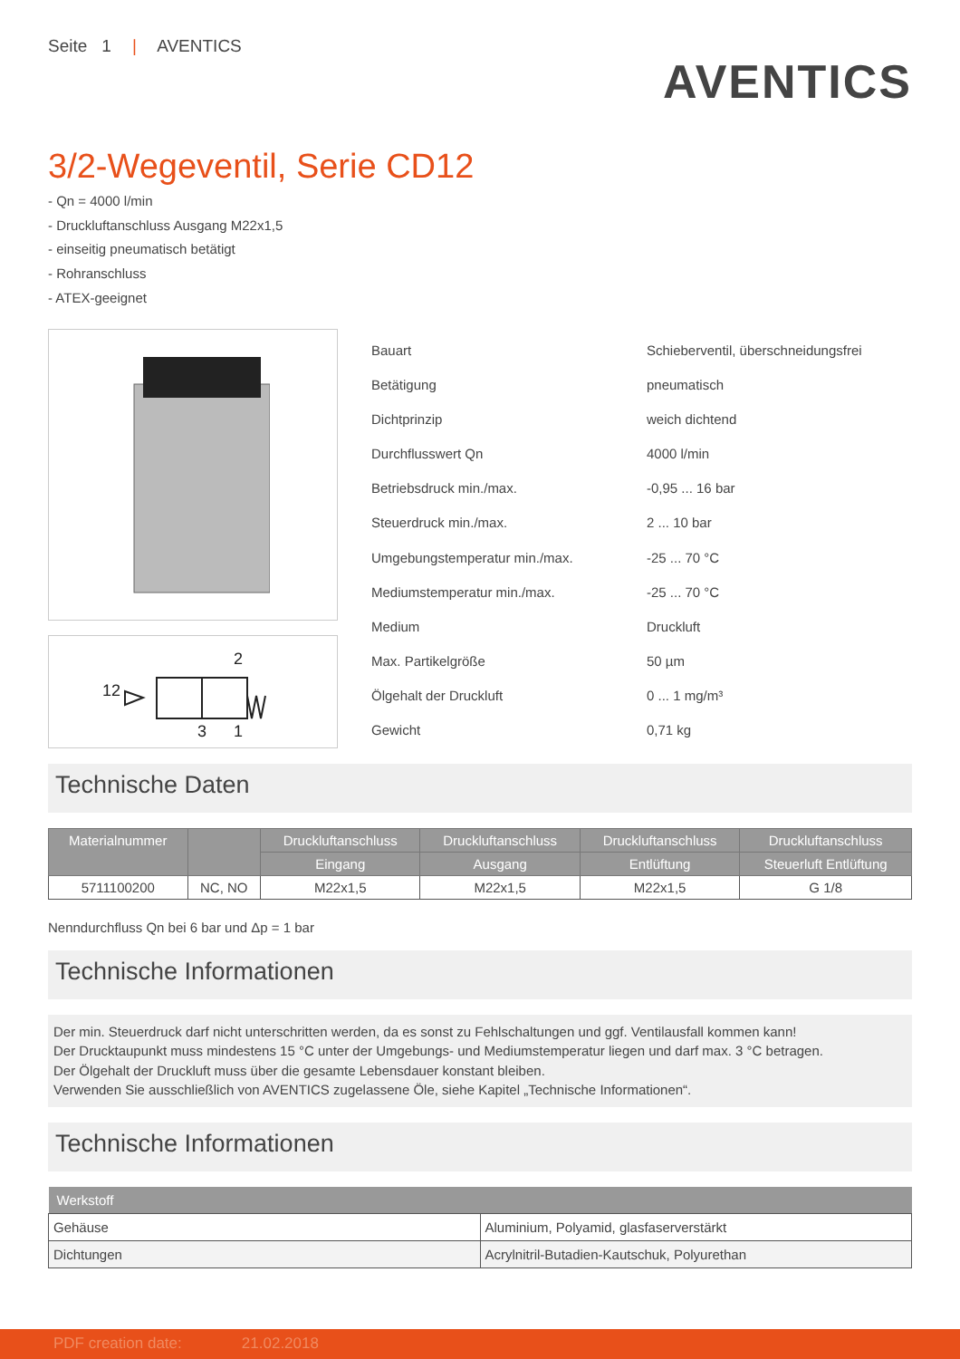Seite 1 | AVENTICS
AVENTICS
3/2-Wegeventil, Serie CD12
- Qn = 4000 l/min
- Druckluftanschluss Ausgang M22x1,5
- einseitig pneumatisch betätigt
- Rohranschluss
- ATEX-geeignet
12
2
3
1
| Bauart | Schieberventil, überschneidungsfrei |
| Betätigung | pneumatisch |
| Dichtprinzip | weich dichtend |
| Durchflusswert Qn | 4000 l/min |
| Betriebsdruck min./max. | -0,95 ... 16 bar |
| Steuerdruck min./max. | 2 ... 10 bar |
| Umgebungstemperatur min./max. | -25 ... 70 °C |
| Mediumstemperatur min./max. | -25 ... 70 °C |
| Medium | Druckluft |
| Max. Partikelgröße | 50 µm |
| Ölgehalt der Druckluft | 0 ... 1 mg/m³ |
| Gewicht | 0,71 kg |
Technische Daten
| Materialnummer | | Druckluftanschluss | Druckluftanschluss | Druckluftanschluss | Druckluftanschluss |
| --- | --- | --- | --- | --- | --- |
| | | Eingang | Ausgang | Entlüftung | Steuerluft Entlüftung |
| 5711100200 | NC, NO | M22x1,5 | M22x1,5 | M22x1,5 | G 1/8 |
Nenndurchfluss Qn bei 6 bar und Δp = 1 bar
Technische Informationen
Der min. Steuerdruck darf nicht unterschritten werden, da es sonst zu Fehlschaltungen und ggf. Ventilausfall kommen kann!
Der Drucktaupunkt muss mindestens 15 °C unter der Umgebungs- und Mediumstemperatur liegen und darf max. 3 °C betragen.
Der Ölgehalt der Druckluft muss über die gesamte Lebensdauer konstant bleiben.
Verwenden Sie ausschließlich von AVENTICS zugelassene Öle, siehe Kapitel „Technische Informationen“.
Technische Informationen
| Werkstoff | |
| --- | --- |
| Gehäuse | Aluminium, Polyamid, glasfaserverstärkt |
| Dichtungen | Acrylnitril-Butadien-Kautschuk, Polyurethan |
PDF creation date: 21.02.2018